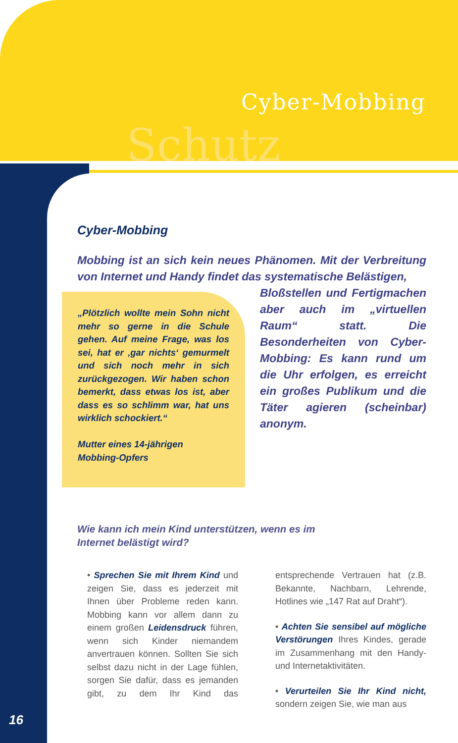Schutz
Cyber-Mobbing
Cyber-Mobbing
Mobbing ist an sich kein neues Phänomen. Mit der Verbreitung von Internet und Handy findet das systematische Belästigen,
„Plötzlich wollte mein Sohn nicht mehr so gerne in die Schule gehen. Auf meine Frage, was los sei, hat er ‚gar nichts‘ gemurmelt und sich noch mehr in sich zurückgezogen. Wir haben schon bemerkt, dass etwas los ist, aber dass es so schlimm war, hat uns wirklich schockiert.“
Mutter eines 14-jährigen
Mobbing-Opfers
Bloßstellen und Fertigmachen aber auch im „virtuellen Raum“ statt. Die Besonderheiten von Cyber-Mobbing: Es kann rund um die Uhr erfolgen, es erreicht ein großes Publikum und die Täter agieren (scheinbar) anonym.
Wie kann ich mein Kind unterstützen, wenn es im
Internet belästigt wird?
• Sprechen Sie mit Ihrem Kind und zeigen Sie, dass es jederzeit mit Ihnen über Probleme reden kann. Mobbing kann vor allem dann zu einem großen Leidensdruck führen, wenn sich Kinder niemandem anvertrauen können. Sollten Sie sich selbst dazu nicht in der Lage fühlen, sorgen Sie dafür, dass es jemanden gibt, zu dem Ihr Kind das entsprechende Vertrauen hat (z.B. Bekannte, Nachbarn, Lehrende, Hotlines wie „147 Rat auf Draht“).
• Achten Sie sensibel auf mögliche Verstörungen Ihres Kindes, gerade im Zusammenhang mit den Handy- und Internetaktivitäten.
• Verurteilen Sie Ihr Kind nicht, sondern zeigen Sie, wie man aus
16